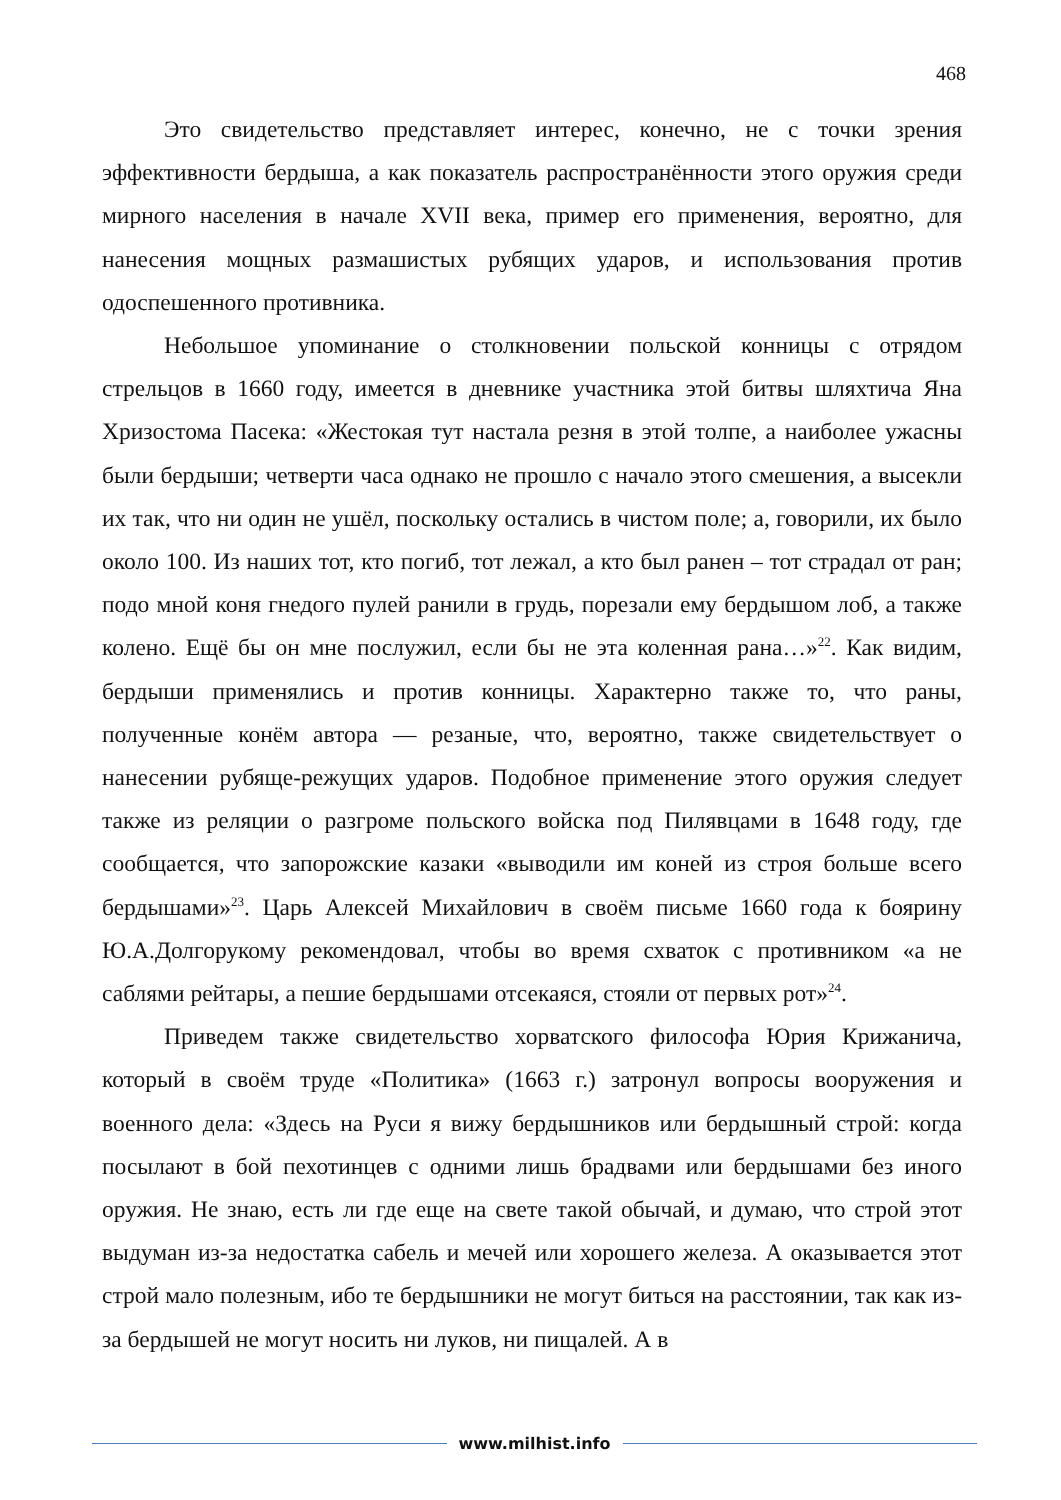468
Это свидетельство представляет интерес, конечно, не с точки зрения эффективности бердыша, а как показатель распространённости этого оружия среди мирного населения в начале XVII века, пример его применения, вероятно, для нанесения мощных размашистых рубящих ударов, и использования против одоспешенного противника.
Небольшое упоминание о столкновении польской конницы с отрядом стрельцов в 1660 году, имеется в дневнике участника этой битвы шляхтича Яна Хризостома Пасека: «Жестокая тут настала резня в этой толпе, а наиболее ужасны были бердыши; четверти часа однако не прошло с начало этого смешения, а высекли их так, что ни один не ушёл, поскольку остались в чистом поле; а, говорили, их было около 100. Из наших тот, кто погиб, тот лежал, а кто был ранен – тот страдал от ран; подо мной коня гнедого пулей ранили в грудь, порезали ему бердышом лоб, а также колено. Ещё бы он мне послужил, если бы не эта коленная рана…»<sup>22</sup>. Как видим, бердыши применялись и против конницы. Характерно также то, что раны, полученные конём автора — резаные, что, вероятно, также свидетельствует о нанесении рубяще-режущих ударов. Подобное применение этого оружия следует также из реляции о разгроме польского войска под Пилявцами в 1648 году, где сообщается, что запорожские казаки «выводили им коней из строя больше всего бердышами»<sup>23</sup>. Царь Алексей Михайлович в своём письме 1660 года к боярину Ю.А.Долгорукому рекомендовал, чтобы во время схваток с противником «а не саблями рейтары, а пешие бердышами отсекаяся, стояли от первых рот»<sup>24</sup>.
Приведем также свидетельство хорватского философа Юрия Крижанича, который в своём труде «Политика» (1663 г.) затронул вопросы вооружения и военного дела: «Здесь на Руси я вижу бердышников или бердышный строй: когда посылают в бой пехотинцев с одними лишь брадвами или бердышами без иного оружия. Не знаю, есть ли где еще на свете такой обычай, и думаю, что строй этот выдуман из-за недостатка сабель и мечей или хорошего железа. А оказывается этот строй мало полезным, ибо те бердышники не могут биться на расстоянии, так как из-за бердышей не могут носить ни луков, ни пищалей. А в
www.milhist.info